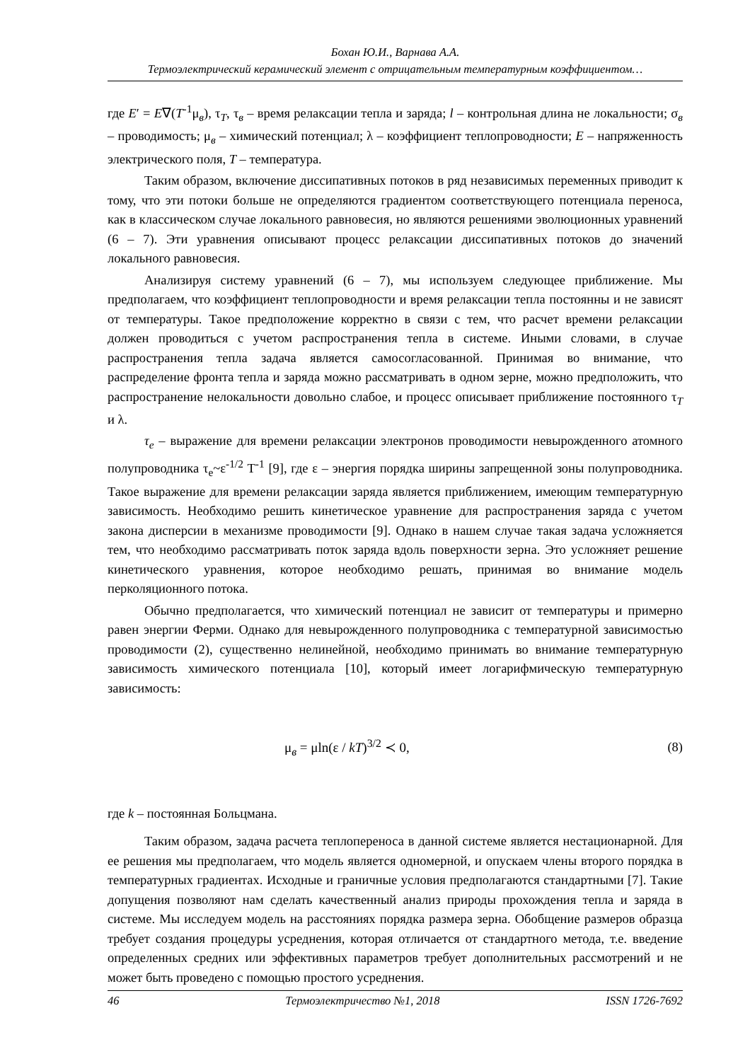Бохан Ю.И., Варнава А.А.
Термоэлектрический керамический элемент с отрицательным температурным коэффициентом…
где E′ = E∇(T<sup>-1</sup>μ<sub>в</sub>), τ<sub>T</sub>, τ<sub>в</sub> – время релаксации тепла и заряда; l – контрольная длина не локальности; σ<sub>в</sub> – проводимость; μ<sub>в</sub> – химический потенциал; λ – коэффициент теплопроводности; E – напряженность электрического поля, T – температура.
Таким образом, включение диссипативных потоков в ряд независимых переменных приводит к тому, что эти потоки больше не определяются градиентом соответствующего потенциала переноса, как в классическом случае локального равновесия, но являются решениями эволюционных уравнений (6 – 7). Эти уравнения описывают процесс релаксации диссипативных потоков до значений локального равновесия.
Анализируя систему уравнений (6 – 7), мы используем следующее приближение. Мы предполагаем, что коэффициент теплопроводности и время релаксации тепла постоянны и не зависят от температуры. Такое предположение корректно в связи с тем, что расчет времени релаксации должен проводиться с учетом распространения тепла в системе. Иными словами, в случае распространения тепла задача является самосогласованной. Принимая во внимание, что распределение фронта тепла и заряда можно рассматривать в одном зерне, можно предположить, что распространение нелокальности довольно слабое, и процесс описывает приближение постоянного τ<sub>T</sub> и λ.
τ<sub>e</sub> – выражение для времени релаксации электронов проводимости невырожденного атомного полупроводника τ<sub>e</sub>~ε<sup>-1/2</sup> T<sup>-1</sup> [9], где ε – энергия порядка ширины запрещенной зоны полупроводника. Такое выражение для времени релаксации заряда является приближением, имеющим температурную зависимость. Необходимо решить кинетическое уравнение для распространения заряда с учетом закона дисперсии в механизме проводимости [9]. Однако в нашем случае такая задача усложняется тем, что необходимо рассматривать поток заряда вдоль поверхности зерна. Это усложняет решение кинетического уравнения, которое необходимо решать, принимая во внимание модель перколяционного потока.
Обычно предполагается, что химический потенциал не зависит от температуры и примерно равен энергии Ферми. Однако для невырожденного полупроводника с температурной зависимостью проводимости (2), существенно нелинейной, необходимо принимать во внимание температурную зависимость химического потенциала [10], который имеет логарифмическую температурную зависимость:
μ<sub>в</sub> = μln(ε / kT)<sup>3/2</sup> ≺ 0, (8)
где k – постоянная Больцмана.
Таким образом, задача расчета теплопереноса в данной системе является нестационарной. Для ее решения мы предполагаем, что модель является одномерной, и опускаем члены второго порядка в температурных градиентах. Исходные и граничные условия предполагаются стандартными [7]. Такие допущения позволяют нам сделать качественный анализ природы прохождения тепла и заряда в системе. Мы исследуем модель на расстояниях порядка размера зерна. Обобщение размеров образца требует создания процедуры усреднения, которая отличается от стандартного метода, т.е. введение определенных средних или эффективных параметров требует дополнительных рассмотрений и не может быть проведено с помощью простого усреднения.
46 Термоэлектричество №1, 2018 ISSN 1726-7692